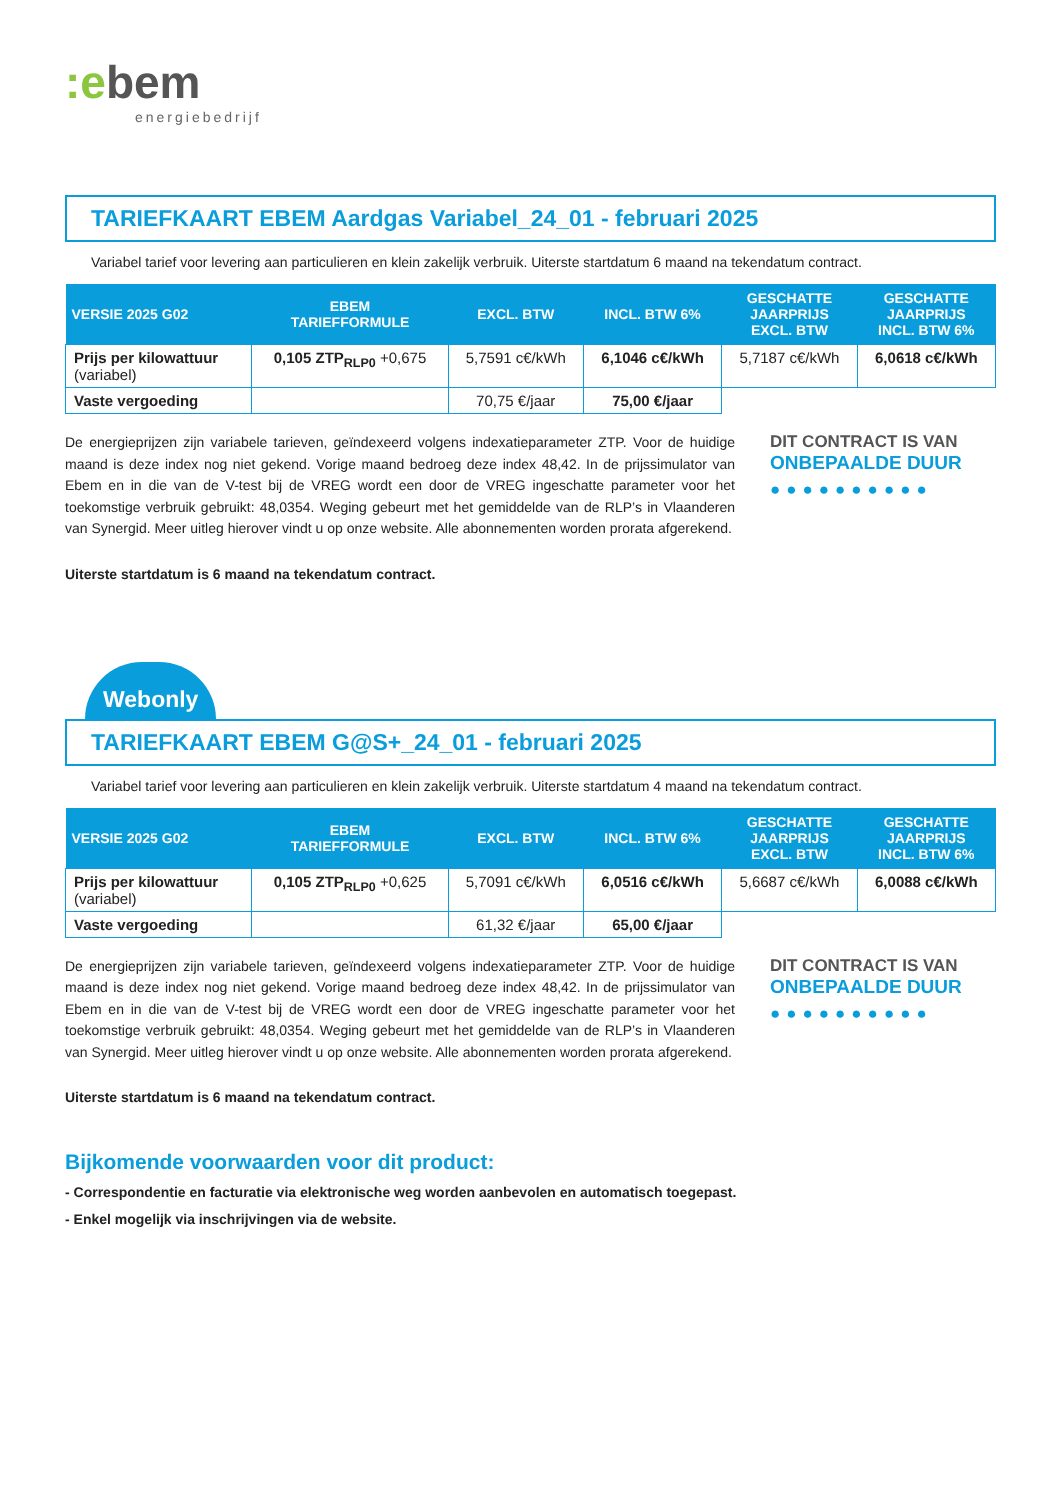:ebem
energiebedrijf
TARIEFKAART EBEM Aardgas Variabel_24_01 - februari 2025
Variabel tarief voor levering aan particulieren en klein zakelijk verbruik. Uiterste startdatum 6 maand na tekendatum contract.
| VERSIE 2025 G02 | EBEM TARIEFFORMULE | EXCL. BTW | INCL. BTW 6% | GESCHATTE JAARPRIJS EXCL. BTW | GESCHATTE JAARPRIJS INCL. BTW 6% |
| --- | --- | --- | --- | --- | --- |
| Prijs per kilowattuur (variabel) | 0,105 ZTP<sub>RLP0</sub> +0,675 | 5,7591 c€/kWh | 6,1046 c€/kWh | 5,7187 c€/kWh | 6,0618 c€/kWh |
| Vaste vergoeding | | 70,75 €/jaar | 75,00 €/jaar | | |
De energieprijzen zijn variabele tarieven, geïndexeerd volgens indexatieparameter ZTP. Voor de huidige maand is deze index nog niet gekend. Vorige maand bedroeg deze index 48,42. In de prijssimulator van Ebem en in die van de V-test bij de VREG wordt een door de VREG ingeschatte parameter voor het toekomstige verbruik gebruikt: 48,0354. Weging gebeurt met het gemiddelde van de RLP’s in Vlaanderen van Synergid. Meer uitleg hierover vindt u op onze website. Alle abonnementen worden prorata afgerekend.
DIT CONTRACT IS VAN
ONBEPAALDE DUUR
●●●●●●●●●●
Uiterste startdatum is 6 maand na tekendatum contract.
Webonly
TARIEFKAART EBEM G@S+_24_01 - februari 2025
Variabel tarief voor levering aan particulieren en klein zakelijk verbruik. Uiterste startdatum 4 maand na tekendatum contract.
| VERSIE 2025 G02 | EBEM TARIEFFORMULE | EXCL. BTW | INCL. BTW 6% | GESCHATTE JAARPRIJS EXCL. BTW | GESCHATTE JAARPRIJS INCL. BTW 6% |
| --- | --- | --- | --- | --- | --- |
| Prijs per kilowattuur (variabel) | 0,105 ZTP<sub>RLP0</sub> +0,625 | 5,7091 c€/kWh | 6,0516 c€/kWh | 5,6687 c€/kWh | 6,0088 c€/kWh |
| Vaste vergoeding | | 61,32 €/jaar | 65,00 €/jaar | | |
De energieprijzen zijn variabele tarieven, geïndexeerd volgens indexatieparameter ZTP. Voor de huidige maand is deze index nog niet gekend. Vorige maand bedroeg deze index 48,42. In de prijssimulator van Ebem en in die van de V-test bij de VREG wordt een door de VREG ingeschatte parameter voor het toekomstige verbruik gebruikt: 48,0354. Weging gebeurt met het gemiddelde van de RLP’s in Vlaanderen van Synergid. Meer uitleg hierover vindt u op onze website. Alle abonnementen worden prorata afgerekend.
DIT CONTRACT IS VAN
ONBEPAALDE DUUR
●●●●●●●●●●
Uiterste startdatum is 6 maand na tekendatum contract.
Bijkomende voorwaarden voor dit product:
- Correspondentie en facturatie via elektronische weg worden aanbevolen en automatisch toegepast.
- Enkel mogelijk via inschrijvingen via de website.